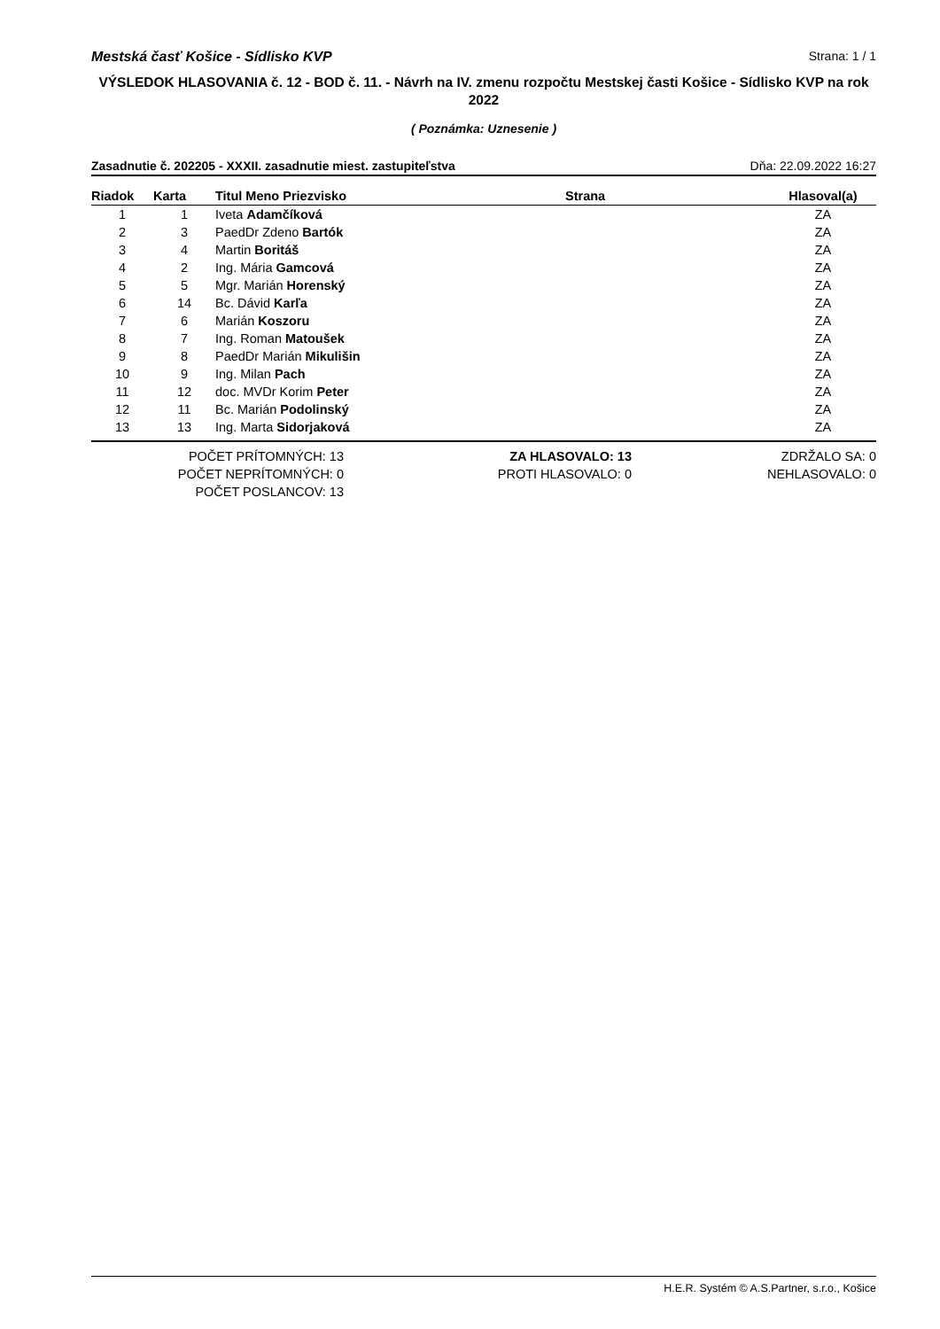Mestská časť Košice - Sídlisko KVP Strana: 1 / 1
VÝSLEDOK HLASOVANIA č. 12 - BOD č. 11. - Návrh na IV. zmenu rozpočtu Mestskej časti Košice - Sídlisko KVP na rok 2022
( Poznámka: Uznesenie )
Zasadnutie č. 202205 - XXXII. zasadnutie miest. zastupiteľstva Dňa: 22.09.2022 16:27
| Riadok | Karta | Titul Meno Priezvisko | Strana | Hlasoval(a) |
| --- | --- | --- | --- | --- |
| 1 | 1 | Iveta Adamčíková | | ZA |
| 2 | 3 | PaedDr Zdeno Bartók | | ZA |
| 3 | 4 | Martin Boritáš | | ZA |
| 4 | 2 | Ing. Mária Gamcová | | ZA |
| 5 | 5 | Mgr. Marián Horenský | | ZA |
| 6 | 14 | Bc. Dávid Karľa | | ZA |
| 7 | 6 | Marián Koszoru | | ZA |
| 8 | 7 | Ing. Roman Matoušek | | ZA |
| 9 | 8 | PaedDr Marián Mikulišin | | ZA |
| 10 | 9 | Ing. Milan Pach | | ZA |
| 11 | 12 | doc. MVDr Korim Peter | | ZA |
| 12 | 11 | Bc. Marián Podolinský | | ZA |
| 13 | 13 | Ing. Marta Sidorjaková | | ZA |
POČET PRÍTOMNÝCH: 13
POČET NEPRÍTOMNÝCH: 0
POČET POSLANCOV: 13
ZA HLASOVALO: 13
PROTI HLASOVALO: 0
ZDRŽALO SA: 0
NEHLASOVALO: 0
H.E.R. Systém © A.S.Partner, s.r.o., Košice